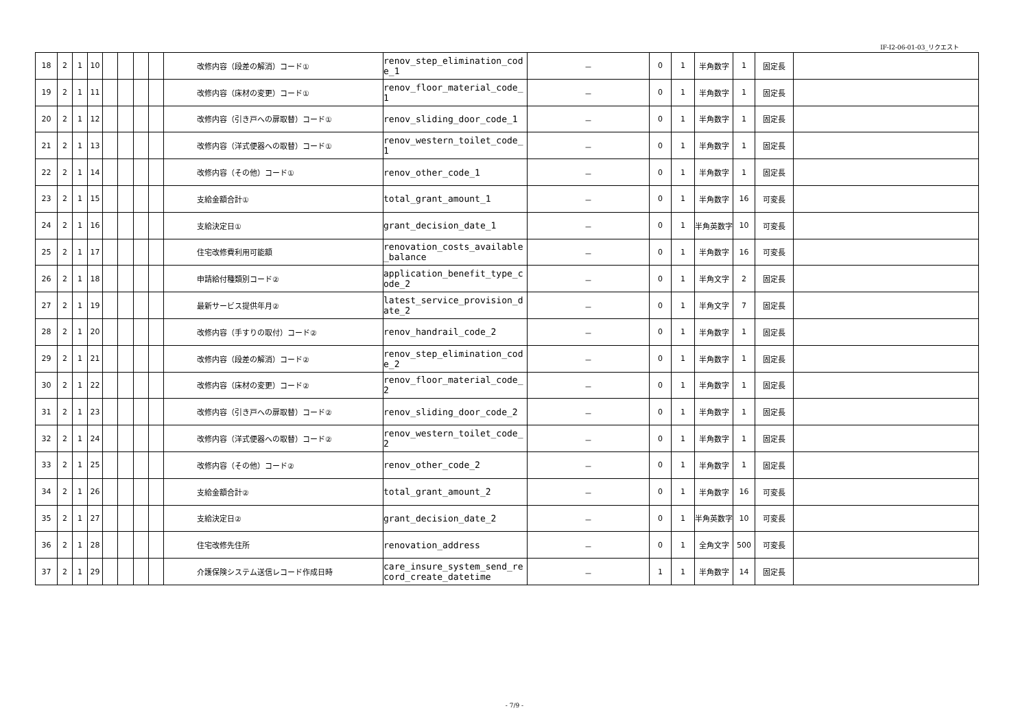IF-I2-06-01-03_リクエスト
| 18 | 2 | 1 | 10 | | | | | 改修内容（段差の解消）コード① | renov_step_elimination_code_1 | － | 0 | 1 | 半角数字 | 1 | 固定長 | |
| 19 | 2 | 1 | 11 | | | | | 改修内容（床材の変更）コード① | renov_floor_material_code_1 | － | 0 | 1 | 半角数字 | 1 | 固定長 | |
| 20 | 2 | 1 | 12 | | | | | 改修内容（引き戸への扉取替）コード① | renov_sliding_door_code_1 | － | 0 | 1 | 半角数字 | 1 | 固定長 | |
| 21 | 2 | 1 | 13 | | | | | 改修内容（洋式便器への取替）コード① | renov_western_toilet_code_1 | － | 0 | 1 | 半角数字 | 1 | 固定長 | |
| 22 | 2 | 1 | 14 | | | | | 改修内容（その他）コード① | renov_other_code_1 | － | 0 | 1 | 半角数字 | 1 | 固定長 | |
| 23 | 2 | 1 | 15 | | | | | 支給金額合計① | total_grant_amount_1 | － | 0 | 1 | 半角数字 | 16 | 可変長 | |
| 24 | 2 | 1 | 16 | | | | | 支給決定日① | grant_decision_date_1 | － | 0 | 1 | 半角英数字 | 10 | 可変長 | |
| 25 | 2 | 1 | 17 | | | | | 住宅改修費利用可能額 | renovation_costs_available_balance | － | 0 | 1 | 半角数字 | 16 | 可変長 | |
| 26 | 2 | 1 | 18 | | | | | 申請給付種類別コード② | application_benefit_type_code_2 | － | 0 | 1 | 半角文字 | 2 | 固定長 | |
| 27 | 2 | 1 | 19 | | | | | 最新サービス提供年月② | latest_service_provision_date_2 | － | 0 | 1 | 半角文字 | 7 | 固定長 | |
| 28 | 2 | 1 | 20 | | | | | 改修内容（手すりの取付）コード② | renov_handrail_code_2 | － | 0 | 1 | 半角数字 | 1 | 固定長 | |
| 29 | 2 | 1 | 21 | | | | | 改修内容（段差の解消）コード② | renov_step_elimination_code_2 | － | 0 | 1 | 半角数字 | 1 | 固定長 | |
| 30 | 2 | 1 | 22 | | | | | 改修内容（床材の変更）コード② | renov_floor_material_code_2 | － | 0 | 1 | 半角数字 | 1 | 固定長 | |
| 31 | 2 | 1 | 23 | | | | | 改修内容（引き戸への扉取替）コード② | renov_sliding_door_code_2 | － | 0 | 1 | 半角数字 | 1 | 固定長 | |
| 32 | 2 | 1 | 24 | | | | | 改修内容（洋式便器への取替）コード② | renov_western_toilet_code_2 | － | 0 | 1 | 半角数字 | 1 | 固定長 | |
| 33 | 2 | 1 | 25 | | | | | 改修内容（その他）コード② | renov_other_code_2 | － | 0 | 1 | 半角数字 | 1 | 固定長 | |
| 34 | 2 | 1 | 26 | | | | | 支給金額合計② | total_grant_amount_2 | － | 0 | 1 | 半角数字 | 16 | 可変長 | |
| 35 | 2 | 1 | 27 | | | | | 支給決定日② | grant_decision_date_2 | － | 0 | 1 | 半角英数字 | 10 | 可変長 | |
| 36 | 2 | 1 | 28 | | | | | 住宅改修先住所 | renovation_address | － | 0 | 1 | 全角文字 | 500 | 可変長 | |
| 37 | 2 | 1 | 29 | | | | | 介護保険システム送信レコード作成日時 | care_insure_system_send_record_create_datetime | － | 1 | 1 | 半角数字 | 14 | 固定長 | |
- 7/9 -